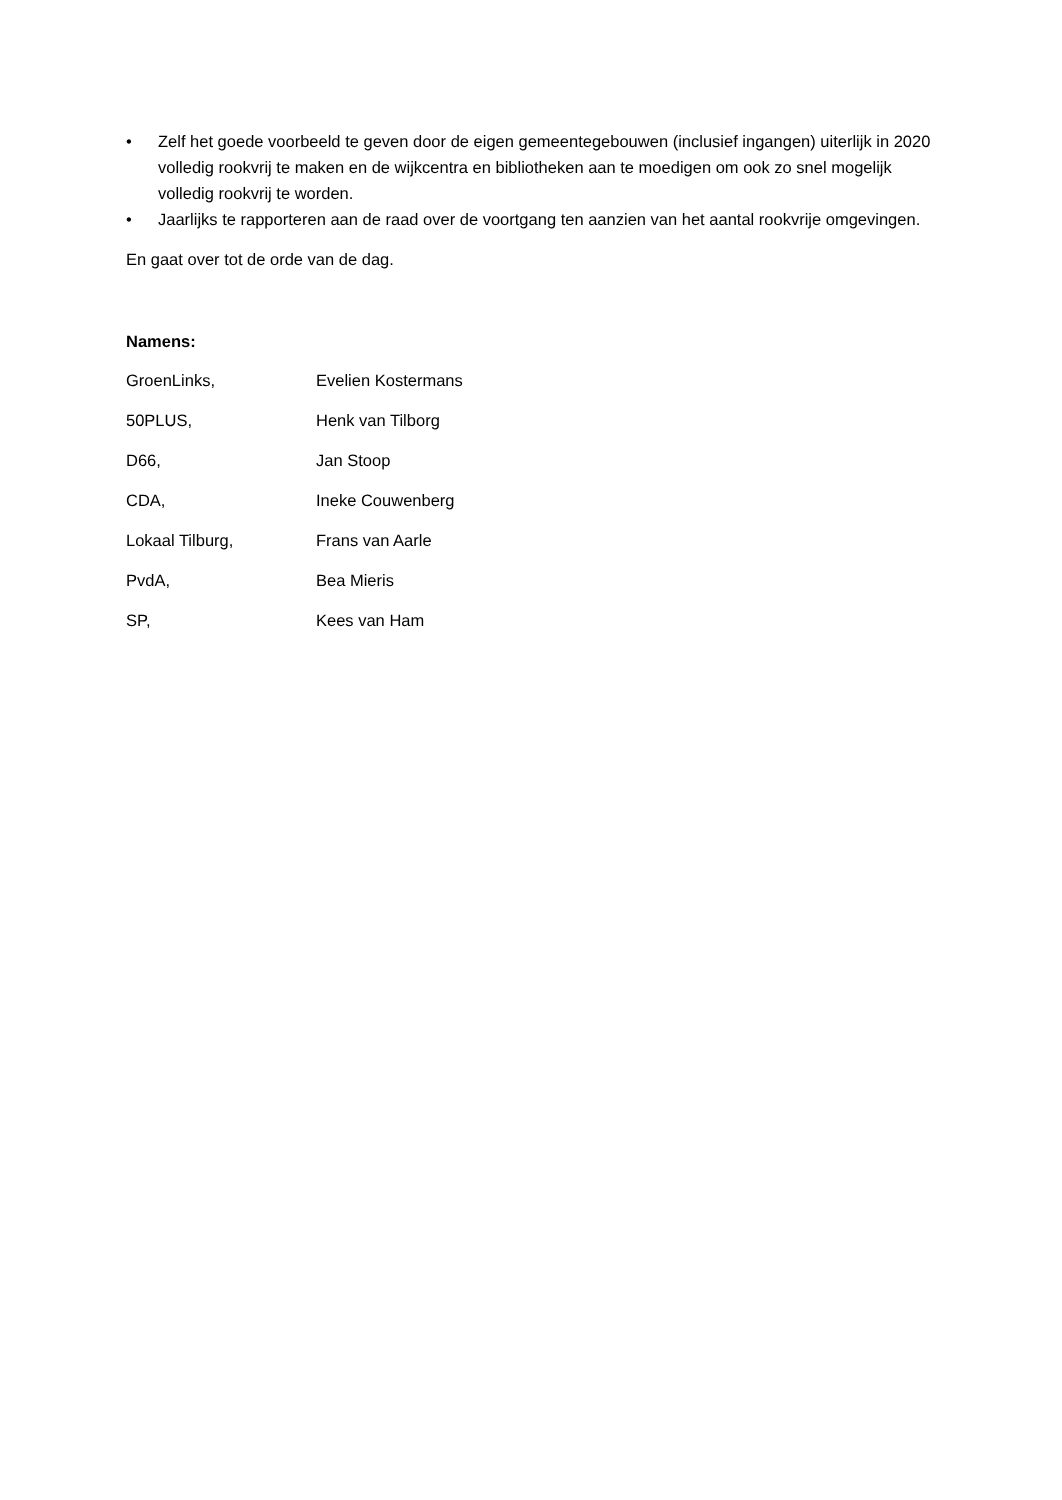• Zelf het goede voorbeeld te geven door de eigen gemeentegebouwen (inclusief ingangen) uiterlijk in 2020 volledig rookvrij te maken en de wijkcentra en bibliotheken aan te moedigen om ook zo snel mogelijk volledig rookvrij te worden.
• Jaarlijks te rapporteren aan de raad over de voortgang ten aanzien van het aantal rookvrije omgevingen.
En gaat over tot de orde van de dag.
Namens:
GroenLinks, Evelien Kostermans
50PLUS, Henk van Tilborg
D66, Jan Stoop
CDA, Ineke Couwenberg
Lokaal Tilburg, Frans van Aarle
PvdA, Bea Mieris
SP, Kees van Ham